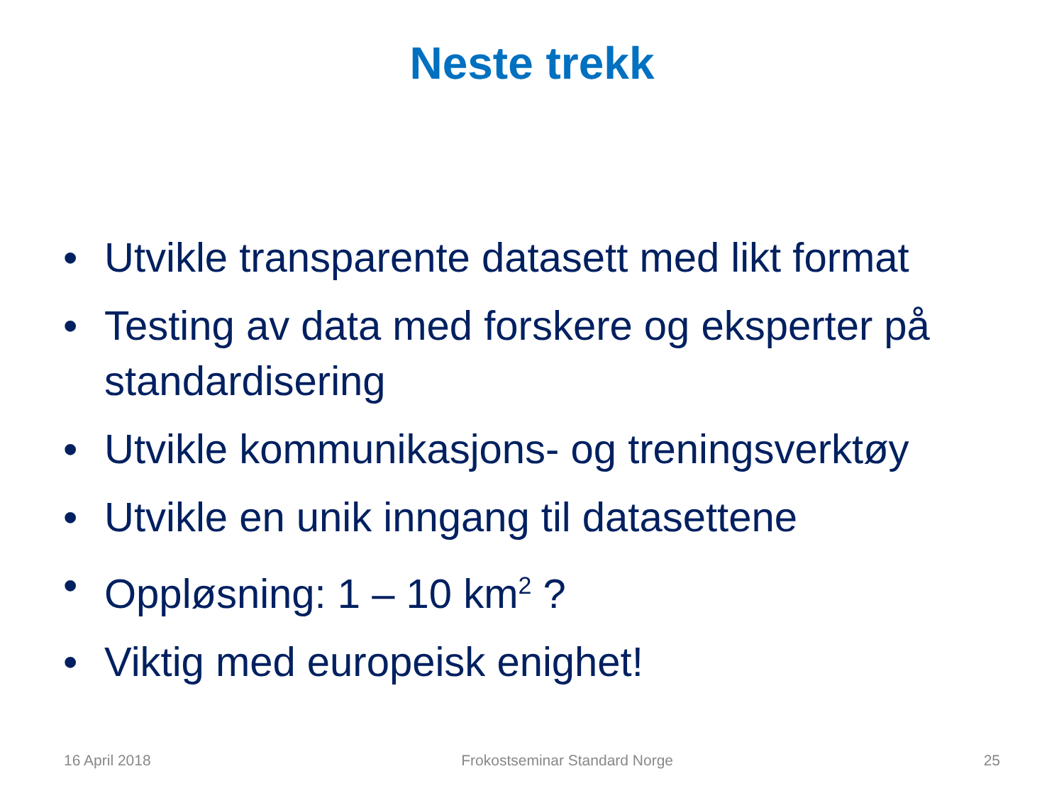Neste trekk
• Utvikle transparente datasett med likt format
• Testing av data med forskere og eksperter på standardisering
• Utvikle kommunikasjons- og treningsverktøy
• Utvikle en unik inngang til datasettene
• Oppløsning: 1 – 10 km<sup>2</sup> ?
• Viktig med europeisk enighet!
16 April 2018 Frokostseminar Standard Norge 25